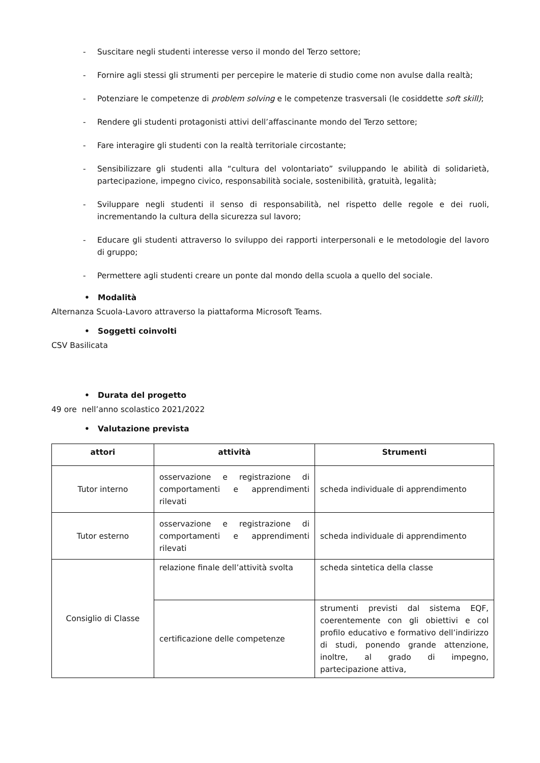- Suscitare negli studenti interesse verso il mondo del Terzo settore;
- Fornire agli stessi gli strumenti per percepire le materie di studio come non avulse dalla realtà;
- Potenziare le competenze di problem solving e le competenze trasversali (le cosiddette soft skill);
- Rendere gli studenti protagonisti attivi dell’affascinante mondo del Terzo settore;
- Fare interagire gli studenti con la realtà territoriale circostante;
- Sensibilizzare gli studenti alla “cultura del volontariato” sviluppando le abilità di solidarietà, partecipazione, impegno civico, responsabilità sociale, sostenibilità, gratuità, legalità;
- Sviluppare negli studenti il senso di responsabilità, nel rispetto delle regole e dei ruoli, incrementando la cultura della sicurezza sul lavoro;
- Educare gli studenti attraverso lo sviluppo dei rapporti interpersonali e le metodologie del lavoro di gruppo;
- Permettere agli studenti creare un ponte dal mondo della scuola a quello del sociale.
• Modalità
Alternanza Scuola-Lavoro attraverso la piattaforma Microsoft Teams.
• Soggetti coinvolti
CSV Basilicata
• Durata del progetto
49 ore nell’anno scolastico 2021/2022
• Valutazione prevista
| attori | attività | Strumenti |
| --- | --- | --- |
| Tutor interno | osservazione e registrazione di comportamenti e apprendimenti rilevati | scheda individuale di apprendimento |
| Tutor esterno | osservazione e registrazione di comportamenti e apprendimenti rilevati | scheda individuale di apprendimento |
| Consiglio di Classe | relazione finale dell’attività svolta | scheda sintetica della classe |
| | certificazione delle competenze | strumenti previsti dal sistema EQF, coerentemente con gli obiettivi e col profilo educativo e formativo dell’indirizzo di studi, ponendo grande attenzione, inoltre, al grado di impegno, partecipazione attiva, |